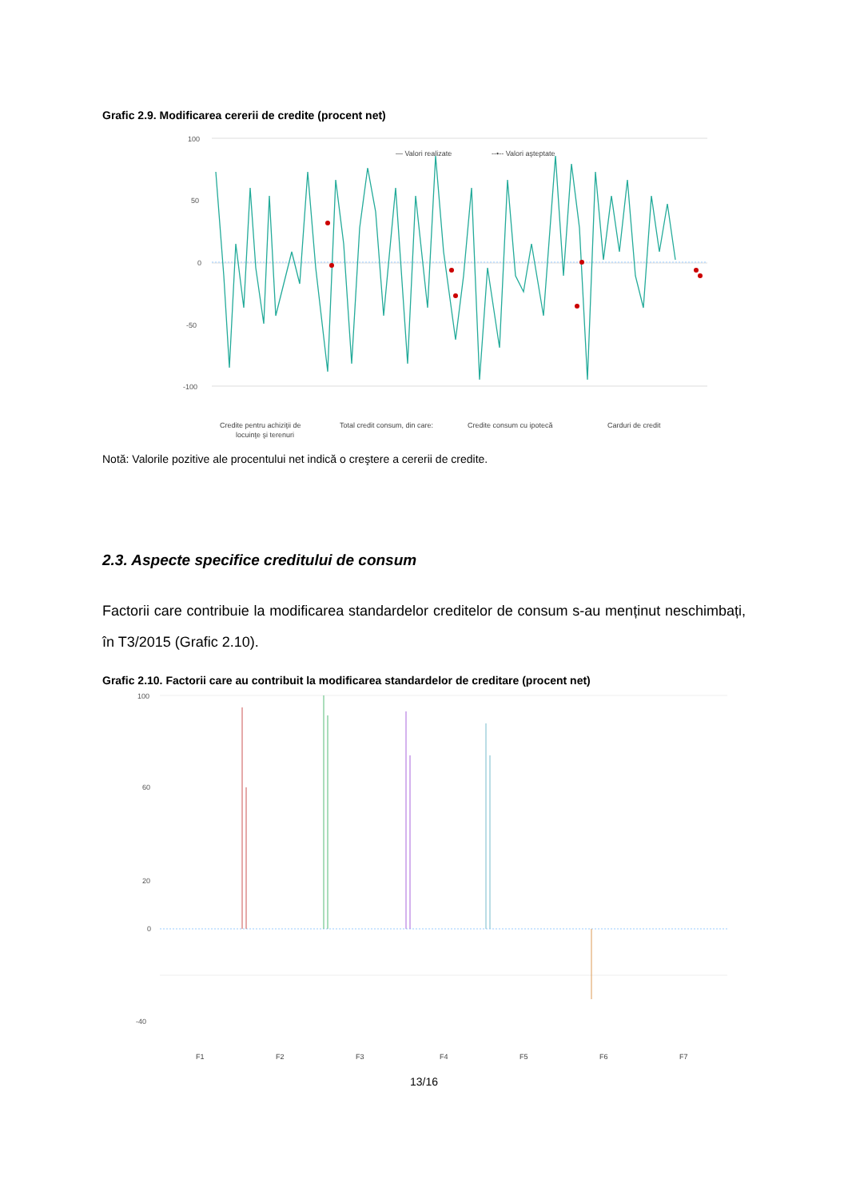Grafic 2.9. Modificarea cererii de credite (procent net)
100
50
0
-50
-100
— Valori realizate
--•-- Valori aşteptate
Credite pentru achiziţii de
locuinţe şi terenuri
Total credit consum, din care:
Credite consum cu ipotecă
Carduri de credit
Notă: Valorile pozitive ale procentului net indică o creştere a cererii de credite.
2.3. Aspecte specifice creditului de consum
Factorii care contribuie la modificarea standardelor creditelor de consum s-au menținut neschimbați, în T3/2015 (Grafic 2.10).
Grafic 2.10. Factorii care au contribuit la modificarea standardelor de creditare (procent net)
100
60
20
0
-40
F1
F2
F3
F4
F5
F6
F7
13/16